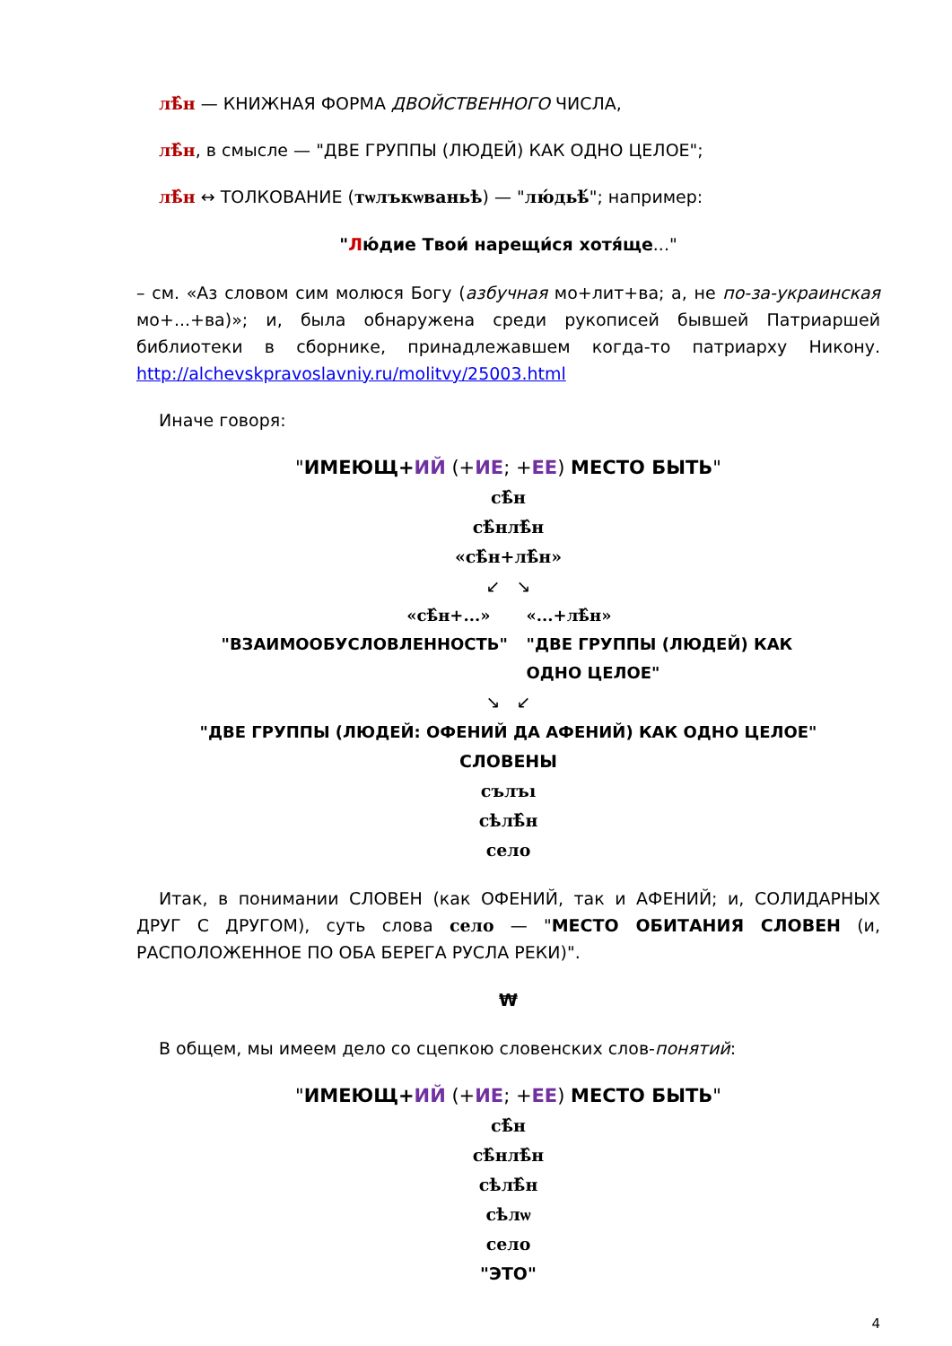лѣ̂н — КНИЖНАЯ ФОРМА ДВОЙСТВЕННОГО ЧИСЛА,
лѣ̂н, в смысле — "ДВЕ ГРУППЫ (ЛЮДЕЙ) КАК ОДНО ЦЕЛОЕ";
лѣ̂н ↔ ТОЛКОВАНИЕ (тѡлъкѡваньѣ) — "лю́дьѣ́"; например:
"Лю́дие Твои́ нарещи́ся хотя́ще..."
– см. «Аз словом сим молюся Богу (азбучная мо+лит+ва; а, не по-за-украинская мо+...+ва)»; и, была обнаружена среди рукописей бывшей Патриаршей библиотеки в сборнике, принадлежавшем когда-то патриарху Никону. http://alchevskpravoslavniy.ru/molitvy/25003.html
Иначе говоря:
"ИМЕЮЩ+ИЙ (+ИЕ; +ЕЕ) МЕСТО БЫТЬ"
сѣ̂н
сѣ̂нлѣ̂н
«сѣ̂н+лѣ̂н»
↙ ↘
«сѣ̂н+...» «...+лѣ̂н»
"ВЗАИМООБУСЛОВЛЕННОСТЬ" "ДВЕ ГРУППЫ (ЛЮДЕЙ) КАК ОДНО ЦЕЛОЕ"
↘ ↙
"ДВЕ ГРУППЫ (ЛЮДЕЙ: ОФЕНИЙ ДА АФЕНИЙ) КАК ОДНО ЦЕЛОЕ"
СЛОВЕНЫ
сълъı
сѣлѣ̂н
село
Итак, в понимании СЛОВЕН (как ОФЕНИЙ, так и АФЕНИЙ; и, СОЛИДАРНЫХ ДРУГ С ДРУГОМ), суть слова село — "МЕСТО ОБИТАНИЯ СЛОВЕН (и, РАСПОЛОЖЕННОЕ ПО ОБА БЕРЕГА РУСЛА РЕКИ)".
₩
В общем, мы имеем дело со сцепкою словенских слов-понятий:
"ИМЕЮЩ+ИЙ (+ИЕ; +ЕЕ) МЕСТО БЫТЬ"
сѣ̂н
сѣ̂нлѣ̂н
сѣлѣ̂н
сѣлѡ
село
"ЭТО"
4